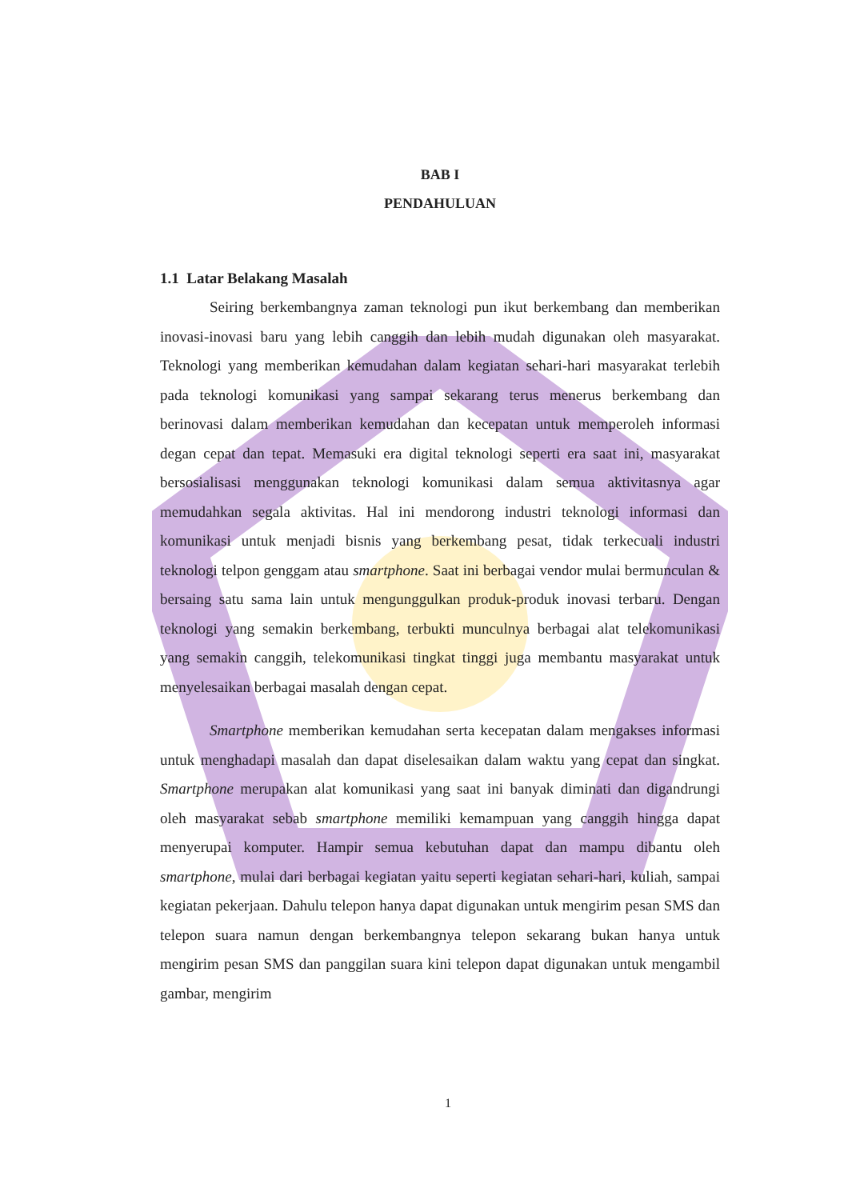BAB I
PENDAHULUAN
1.1 Latar Belakang Masalah
Seiring berkembangnya zaman teknologi pun ikut berkembang dan memberikan inovasi-inovasi baru yang lebih canggih dan lebih mudah digunakan oleh masyarakat. Teknologi yang memberikan kemudahan dalam kegiatan sehari-hari masyarakat terlebih pada teknologi komunikasi yang sampai sekarang terus menerus berkembang dan berinovasi dalam memberikan kemudahan dan kecepatan untuk memperoleh informasi degan cepat dan tepat. Memasuki era digital teknologi seperti era saat ini, masyarakat bersosialisasi menggunakan teknologi komunikasi dalam semua aktivitasnya agar memudahkan segala aktivitas. Hal ini mendorong industri teknologi informasi dan komunikasi untuk menjadi bisnis yang berkembang pesat, tidak terkecuali industri teknologi telpon genggam atau smartphone. Saat ini berbagai vendor mulai bermunculan & bersaing satu sama lain untuk mengunggulkan produk-produk inovasi terbaru. Dengan teknologi yang semakin berkembang, terbukti munculnya berbagai alat telekomunikasi yang semakin canggih, telekomunikasi tingkat tinggi juga membantu masyarakat untuk menyelesaikan berbagai masalah dengan cepat.
Smartphone memberikan kemudahan serta kecepatan dalam mengakses informasi untuk menghadapi masalah dan dapat diselesaikan dalam waktu yang cepat dan singkat. Smartphone merupakan alat komunikasi yang saat ini banyak diminati dan digandrungi oleh masyarakat sebab smartphone memiliki kemampuan yang canggih hingga dapat menyerupai komputer. Hampir semua kebutuhan dapat dan mampu dibantu oleh smartphone, mulai dari berbagai kegiatan yaitu seperti kegiatan sehari-hari, kuliah, sampai kegiatan pekerjaan. Dahulu telepon hanya dapat digunakan untuk mengirim pesan SMS dan telepon suara namun dengan berkembangnya telepon sekarang bukan hanya untuk mengirim pesan SMS dan panggilan suara kini telepon dapat digunakan untuk mengambil gambar, mengirim
1